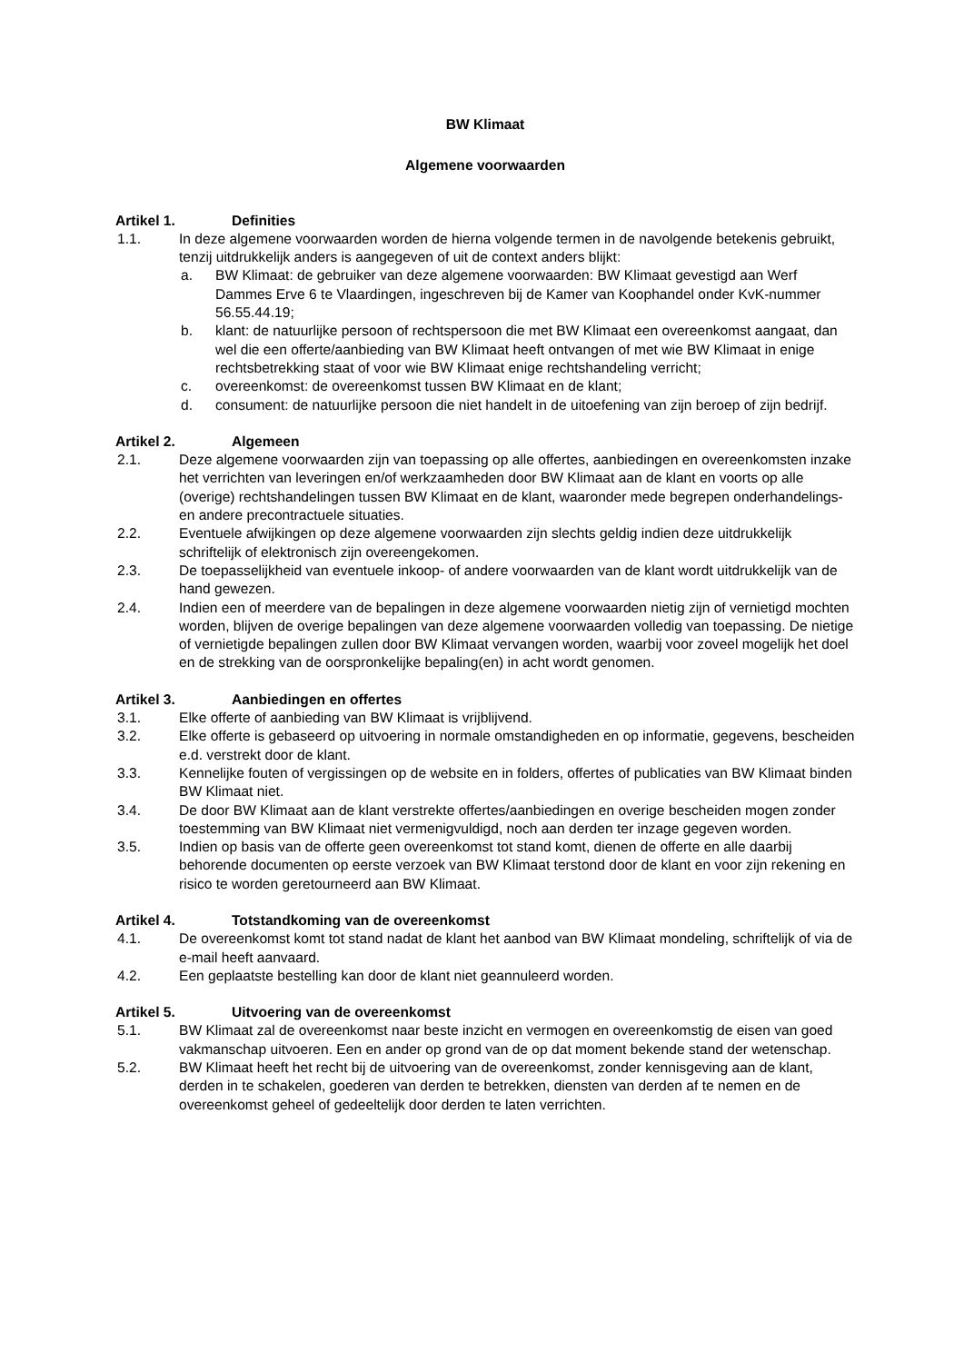BW Klimaat
Algemene voorwaarden
Artikel 1. Definities
1.1. In deze algemene voorwaarden worden de hierna volgende termen in de navolgende betekenis gebruikt, tenzij uitdrukkelijk anders is aangegeven of uit de context anders blijkt:
a. BW Klimaat: de gebruiker van deze algemene voorwaarden: BW Klimaat gevestigd aan Werf Dammes Erve 6 te Vlaardingen, ingeschreven bij de Kamer van Koophandel onder KvK-nummer 56.55.44.19;
b. klant: de natuurlijke persoon of rechtspersoon die met BW Klimaat een overeenkomst aangaat, dan wel die een offerte/aanbieding van BW Klimaat heeft ontvangen of met wie BW Klimaat in enige rechtsbetrekking staat of voor wie BW Klimaat enige rechtshandeling verricht;
c. overeenkomst: de overeenkomst tussen BW Klimaat en de klant;
d. consument: de natuurlijke persoon die niet handelt in de uitoefening van zijn beroep of zijn bedrijf.
Artikel 2. Algemeen
2.1. Deze algemene voorwaarden zijn van toepassing op alle offertes, aanbiedingen en overeenkomsten inzake het verrichten van leveringen en/of werkzaamheden door BW Klimaat aan de klant en voorts op alle (overige) rechtshandelingen tussen BW Klimaat en de klant, waaronder mede begrepen onderhandelings- en andere precontractuele situaties.
2.2. Eventuele afwijkingen op deze algemene voorwaarden zijn slechts geldig indien deze uitdrukkelijk schriftelijk of elektronisch zijn overeengekomen.
2.3. De toepasselijkheid van eventuele inkoop- of andere voorwaarden van de klant wordt uitdrukkelijk van de hand gewezen.
2.4. Indien een of meerdere van de bepalingen in deze algemene voorwaarden nietig zijn of vernietigd mochten worden, blijven de overige bepalingen van deze algemene voorwaarden volledig van toepassing. De nietige of vernietigde bepalingen zullen door BW Klimaat vervangen worden, waarbij voor zoveel mogelijk het doel en de strekking van de oorspronkelijke bepaling(en) in acht wordt genomen.
Artikel 3. Aanbiedingen en offertes
3.1. Elke offerte of aanbieding van BW Klimaat is vrijblijvend.
3.2. Elke offerte is gebaseerd op uitvoering in normale omstandigheden en op informatie, gegevens, bescheiden e.d. verstrekt door de klant.
3.3. Kennelijke fouten of vergissingen op de website en in folders, offertes of publicaties van BW Klimaat binden BW Klimaat niet.
3.4. De door BW Klimaat aan de klant verstrekte offertes/aanbiedingen en overige bescheiden mogen zonder toestemming van BW Klimaat niet vermenigvuldigd, noch aan derden ter inzage gegeven worden.
3.5. Indien op basis van de offerte geen overeenkomst tot stand komt, dienen de offerte en alle daarbij behorende documenten op eerste verzoek van BW Klimaat terstond door de klant en voor zijn rekening en risico te worden geretourneerd aan BW Klimaat.
Artikel 4. Totstandkoming van de overeenkomst
4.1. De overeenkomst komt tot stand nadat de klant het aanbod van BW Klimaat mondeling, schriftelijk of via de e-mail heeft aanvaard.
4.2. Een geplaatste bestelling kan door de klant niet geannuleerd worden.
Artikel 5. Uitvoering van de overeenkomst
5.1. BW Klimaat zal de overeenkomst naar beste inzicht en vermogen en overeenkomstig de eisen van goed vakmanschap uitvoeren. Een en ander op grond van de op dat moment bekende stand der wetenschap.
5.2. BW Klimaat heeft het recht bij de uitvoering van de overeenkomst, zonder kennisgeving aan de klant, derden in te schakelen, goederen van derden te betrekken, diensten van derden af te nemen en de overeenkomst geheel of gedeeltelijk door derden te laten verrichten.